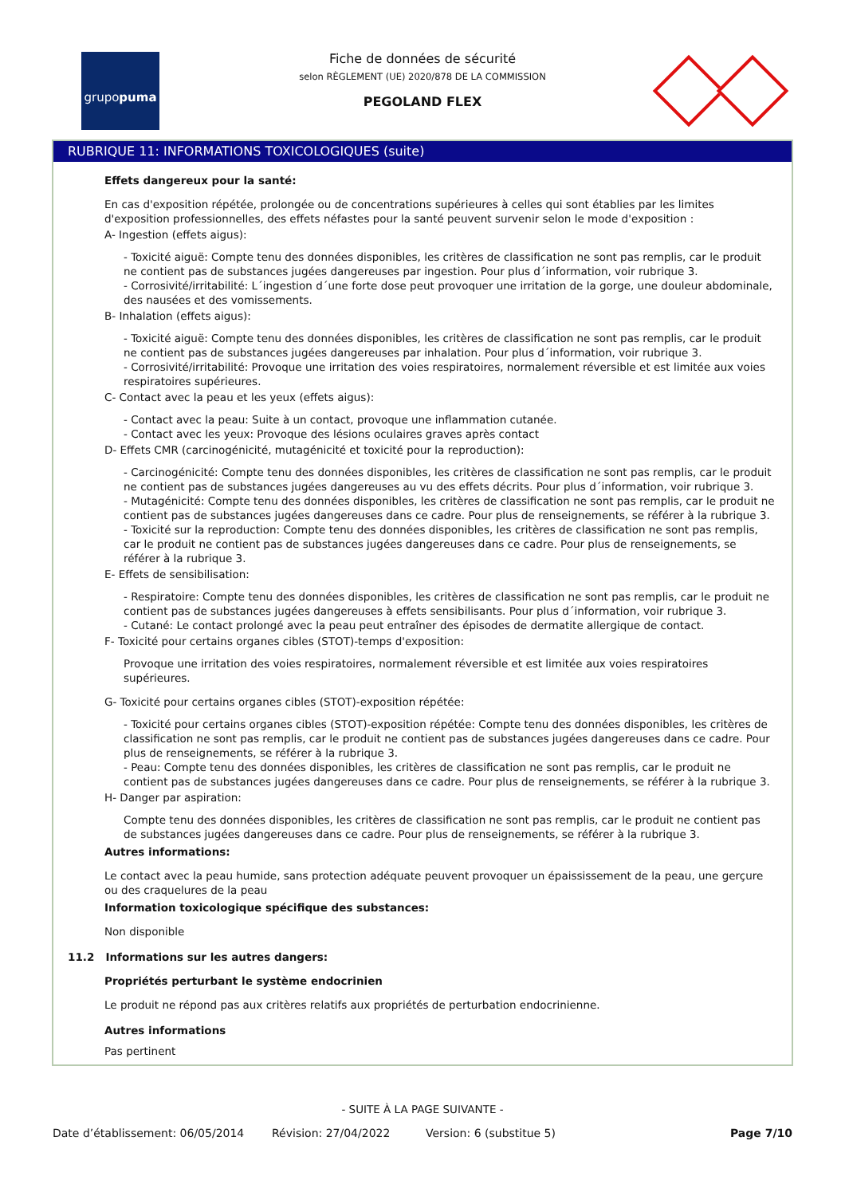grupo puma
Fiche de données de sécurité
selon RÈGLEMENT (UE) 2020/878 DE LA COMMISSION
PEGOLAND FLEX
RUBRIQUE 11: INFORMATIONS TOXICOLOGIQUES (suite)
Effets dangereux pour la santé:
En cas d'exposition répétée, prolongée ou de concentrations supérieures à celles qui sont établies par les limites d'exposition professionnelles, des effets néfastes pour la santé peuvent survenir selon le mode d'exposition :
A- Ingestion (effets aigus):
- Toxicité aiguë: Compte tenu des données disponibles, les critères de classification ne sont pas remplis, car le produit ne contient pas de substances jugées dangereuses par ingestion. Pour plus d´information, voir rubrique 3.
- Corrosivité/irritabilité: L´ingestion d´une forte dose peut provoquer une irritation de la gorge, une douleur abdominale, des nausées et des vomissements.
B- Inhalation (effets aigus):
- Toxicité aiguë: Compte tenu des données disponibles, les critères de classification ne sont pas remplis, car le produit ne contient pas de substances jugées dangereuses par inhalation. Pour plus d´information, voir rubrique 3.
- Corrosivité/irritabilité: Provoque une irritation des voies respiratoires, normalement réversible et est limitée aux voies respiratoires supérieures.
C- Contact avec la peau et les yeux (effets aigus):
- Contact avec la peau: Suite à un contact, provoque une inflammation cutanée.
- Contact avec les yeux: Provoque des lésions oculaires graves après contact
D- Effets CMR (carcinogénicité, mutagénicité et toxicité pour la reproduction):
- Carcinogénicité: Compte tenu des données disponibles, les critères de classification ne sont pas remplis, car le produit ne contient pas de substances jugées dangereuses au vu des effets décrits. Pour plus d´information, voir rubrique 3.
- Mutagénicité: Compte tenu des données disponibles, les critères de classification ne sont pas remplis, car le produit ne contient pas de substances jugées dangereuses dans ce cadre. Pour plus de renseignements, se référer à la rubrique 3.
- Toxicité sur la reproduction: Compte tenu des données disponibles, les critères de classification ne sont pas remplis, car le produit ne contient pas de substances jugées dangereuses dans ce cadre. Pour plus de renseignements, se référer à la rubrique 3.
E- Effets de sensibilisation:
- Respiratoire: Compte tenu des données disponibles, les critères de classification ne sont pas remplis, car le produit ne contient pas de substances jugées dangereuses à effets sensibilisants. Pour plus d´information, voir rubrique 3.
- Cutané: Le contact prolongé avec la peau peut entraîner des épisodes de dermatite allergique de contact.
F- Toxicité pour certains organes cibles (STOT)-temps d'exposition:
Provoque une irritation des voies respiratoires, normalement réversible et est limitée aux voies respiratoires supérieures.
G- Toxicité pour certains organes cibles (STOT)-exposition répétée:
- Toxicité pour certains organes cibles (STOT)-exposition répétée: Compte tenu des données disponibles, les critères de classification ne sont pas remplis, car le produit ne contient pas de substances jugées dangereuses dans ce cadre. Pour plus de renseignements, se référer à la rubrique 3.
- Peau: Compte tenu des données disponibles, les critères de classification ne sont pas remplis, car le produit ne contient pas de substances jugées dangereuses dans ce cadre. Pour plus de renseignements, se référer à la rubrique 3.
H- Danger par aspiration:
Compte tenu des données disponibles, les critères de classification ne sont pas remplis, car le produit ne contient pas de substances jugées dangereuses dans ce cadre. Pour plus de renseignements, se référer à la rubrique 3.
Autres informations:
Le contact avec la peau humide, sans protection adéquate peuvent provoquer un épaississement de la peau, une gerçure ou des craquelures de la peau
Information toxicologique spécifique des substances:
Non disponible
11.2 Informations sur les autres dangers:
Propriétés perturbant le système endocrinien
Le produit ne répond pas aux critères relatifs aux propriétés de perturbation endocrinienne.
Autres informations
Pas pertinent
- SUITE À LA PAGE SUIVANTE -
Date d’établissement: 06/05/2014 Révision: 27/04/2022 Version: 6 (substitue 5) Page 7/10